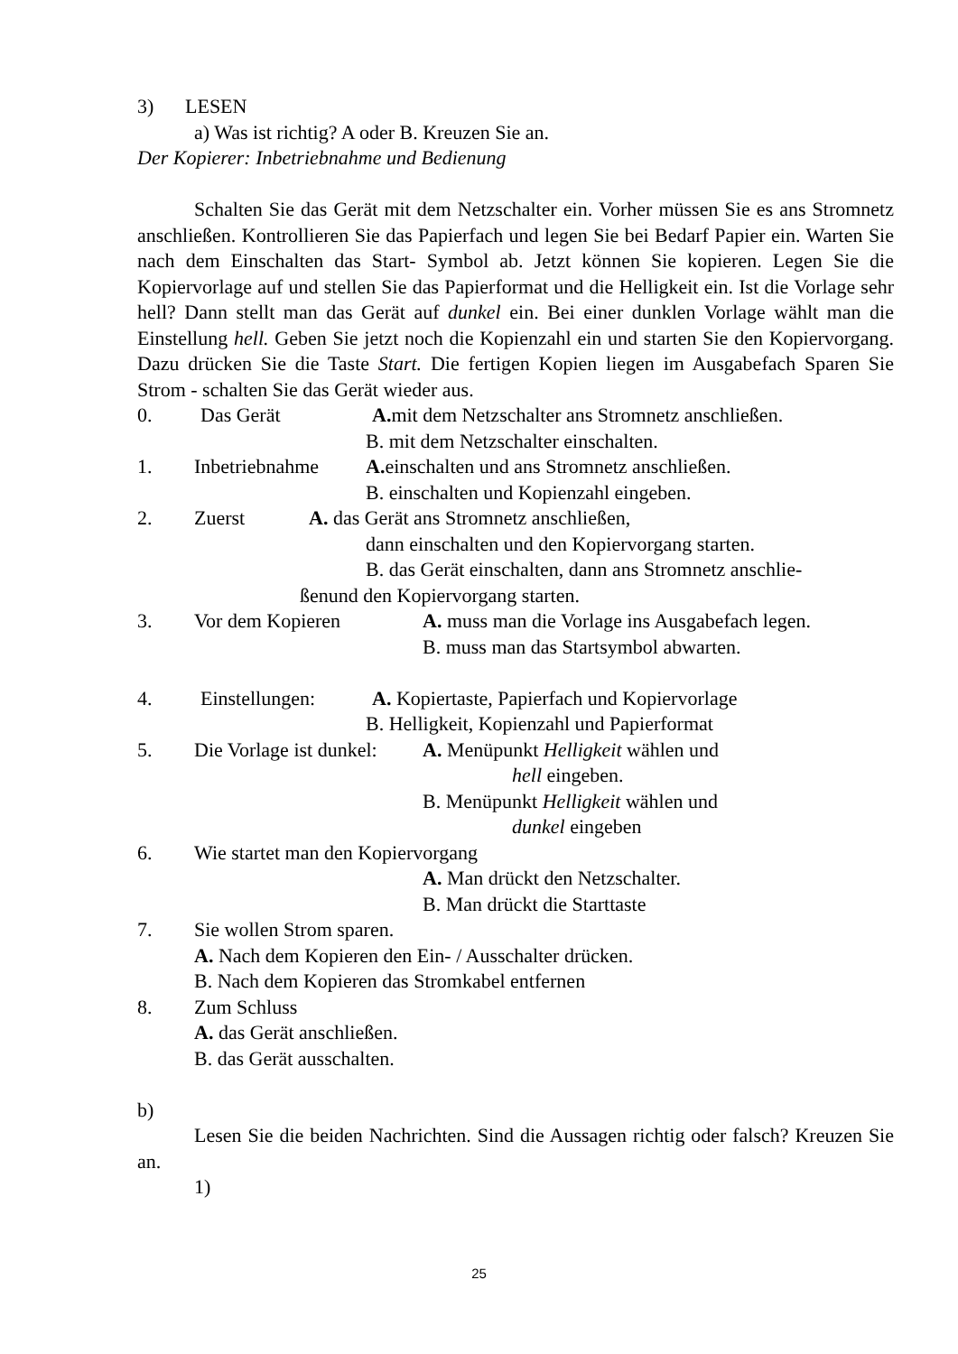3) LESEN
a) Was ist richtig? A oder B. Kreuzen Sie an.
Der Kopierer: Inbetriebnahme und Bedienung
Schalten Sie das Gerät mit dem Netzschalter ein. Vorher müssen Sie es ans Stromnetz anschließen. Kontrollieren Sie das Papierfach und legen Sie bei Bedarf Papier ein. Warten Sie nach dem Einschalten das Start- Symbol ab. Jetzt können Sie kopieren. Legen Sie die Kopiervorlage auf und stellen Sie das Papierformat und die Helligkeit ein. Ist die Vorlage sehr hell? Dann stellt man das Gerät auf dunkel ein. Bei einer dunklen Vorlage wählt man die Einstellung hell. Geben Sie jetzt noch die Kopienzahl ein und starten Sie den Kopiervorgang. Dazu drücken Sie die Taste Start. Die fertigen Kopien liegen im Ausgabefach Sparen Sie Strom - schalten Sie das Gerät wieder aus.
0. Das Gerät A. mit dem Netzschalter ans Stromnetz anschließen.
B. mit dem Netzschalter einschalten.
1. Inbetriebnahme A. einschalten und ans Stromnetz anschließen.
B. einschalten und Kopienzahl eingeben.
2. Zuerst A. das Gerät ans Stromnetz anschließen,
dann einschalten und den Kopiervorgang starten.
B. das Gerät einschalten, dann ans Stromnetz anschlie-
ßenund den Kopiervorgang starten.
3. Vor dem Kopieren A. muss man die Vorlage ins Ausgabefach legen.
B. muss man das Startsymbol abwarten.
4. Einstellungen: A. Kopiertaste, Papierfach und Kopiervorlage
B. Helligkeit, Kopienzahl und Papierformat
5. Die Vorlage ist dunkel: A. Menüpunkt Helligkeit wählen und
hell eingeben.
B. Menüpunkt Helligkeit wählen und
dunkel eingeben
6. Wie startet man den Kopiervorgang
A. Man drückt den Netzschalter.
B. Man drückt die Starttaste
7. Sie wollen Strom sparen.
A. Nach dem Kopieren den Ein- / Ausschalter drücken.
B. Nach dem Kopieren das Stromkabel entfernen
8. Zum Schluss
A. das Gerät anschließen.
B. das Gerät ausschalten.
b)
Lesen Sie die beiden Nachrichten. Sind die Aussagen richtig oder falsch? Kreuzen Sie an.
1)
25